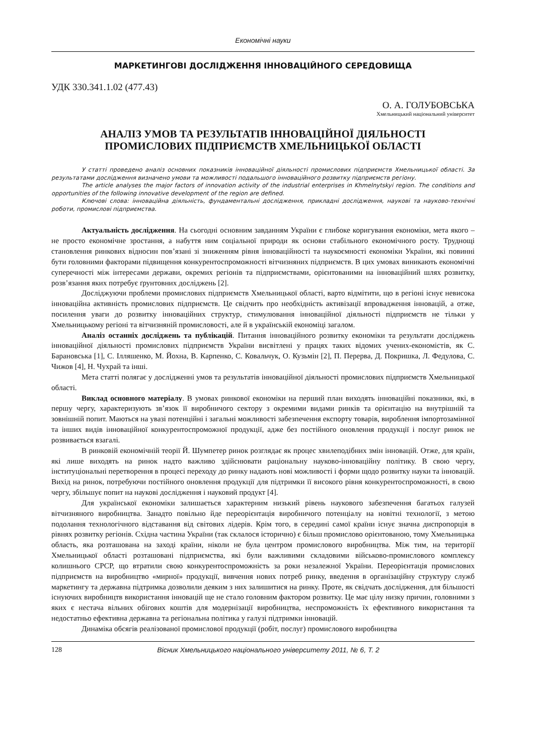Економічні науки
МАРКЕТИНГОВІ ДОСЛІДЖЕННЯ ІННОВАЦІЙНОГО СЕРЕДОВИЩА
УДК 330.341.1.02 (477.43)
О. А. ГОЛУБОВСЬКА
Хмельницький національний університет
АНАЛІЗ УМОВ ТА РЕЗУЛЬТАТІВ ІННОВАЦІЙНОЇ ДІЯЛЬНОСТІ
ПРОМИСЛОВИХ ПІДПРИЄМСТВ ХМЕЛЬНИЦЬКОЇ ОБЛАСТІ
У статті проведено аналіз основних показників інноваційної діяльності промислових підприємств Хмельницької області. За результатами дослідження визначено умови та можливості подальшого інноваційного розвитку підприємств регіону.
The article analyses the major factors of innovation activity of the industrial enterprises in Khmelnytskyi region. The conditions and opportunities of the following innovative development of the region are defined.
Ключові слова: інноваційна діяльність, фундаментальні дослідження, прикладні дослідження, наукові та науково-технічні роботи, промислові підприємства.
Актуальність дослідження. На сьогодні основним завданням України є глибоке коригування економіки, мета якого – не просто економічне зростання, а набуття ним соціальної природи як основи стабільного економічного росту. Труднощі становлення ринкових відносин пов’язані зі зниженням рівня інноваційності та наукоємності економіки України, які повинні бути головними факторами підвищення конкурентоспроможності вітчизняних підприємств. В цих умовах виникають економічні суперечності між інтересами держави, окремих регіонів та підприємствами, орієнтованими на інноваційний шлях розвитку, розв’язання яких потребує ґрунтовних досліджень [2].
Досліджуючи проблеми промислових підприємств Хмельницької області, варто відмітити, що в регіоні існує невисока інноваційна активність промислових підприємств. Це свідчить про необхідність активізації впровадження інновацій, а отже, посилення уваги до розвитку інноваційних структур, стимулювання інноваційної діяльності підприємств не тільки у Хмельницькому регіоні та вітчизняній промисловості, але й в українській економіці загалом.
Аналіз останніх досліджень та публікацій. Питання інноваційного розвитку економіки та результати досліджень інноваційної діяльності промислових підприємств України висвітлені у працях таких відомих учених-економістів, як С. Барановська [1], С. Ілляшенко, М. Йохна, В. Карпенко, С. Ковальчук, О. Кузьмін [2], П. Перерва, Д. Покришка, Л. Федулова, С. Чижов [4], Н. Чухрай та інші.
Мета статті полягає у дослідженні умов та результатів інноваційної діяльності промислових підприємств Хмельницької області.
Виклад основного матеріалу. В умовах ринкової економіки на перший план виходять інноваційні показники, які, в першу чергу, характеризують зв’язок її виробничого сектору з окремими видами ринків та орієнтацію на внутрішній та зовнішній попит. Маються на увазі потенційні і загальні можливості забезпечення експорту товарів, вироблення імпортозамінної та інших видів інноваційної конкурентоспроможної продукції, адже без постійного оновлення продукції і послуг ринок не розвивається взагалі.
В ринковій економічній теорії Й. Шумпетер ринок розглядає як процес хвилеподібних змін інновацій. Отже, для країн, які лише виходять на ринок надто важливо здійснювати раціональну науково-інноваційну політику. В свою чергу, інституціональні перетворення в процесі переходу до ринку надають нові можливості і форми щодо розвитку науки та інновацій. Вихід на ринок, потребуючи постійного оновлення продукції для підтримки її високого рівня конкурентоспроможності, в свою чергу, збільшує попит на наукові дослідження і науковий продукт [4].
Для української економіки залишається характерним низький рівень наукового забезпечення багатьох галузей вітчизняного виробництва. Занадто повільно йде переорієнтація виробничого потенціалу на новітні технології, з метою подолання технологічного відставання від світових лідерів. Крім того, в середині самої країни існує значна диспропорція в рівнях розвитку регіонів. Східна частина України (так склалося історично) є більш промислово орієнтованою, тому Хмельницька область, яка розташована на заході країни, ніколи не була центром промислового виробництва. Між тим, на території Хмельницької області розташовані підприємства, які були важливими складовими військово-промислового комплексу колишнього СРСР, що втратили свою конкурентоспроможність за роки незалежної України. Переорієнтація промислових підприємств на виробництво «мирної» продукції, вивчення нових потреб ринку, введення в організаційну структуру служб маркетингу та державна підтримка дозволили деяким з них залишитися на ринку. Проте, як свідчать дослідження, для більшості існуючих виробництв використання інновацій ще не стало головним фактором розвитку. Це має цілу низку причин, головними з яких є нестача вільних обігових коштів для модернізації виробництва, неспроможність їх ефективного використання та недостатньо ефективна державна та регіональна політика у галузі підтримки інновацій.
Динаміка обсягів реалізованої промислової продукції (робіт, послуг) промислового виробництва
128 Вісник Хмельницького національного університету 2011, № 6, Т. 2